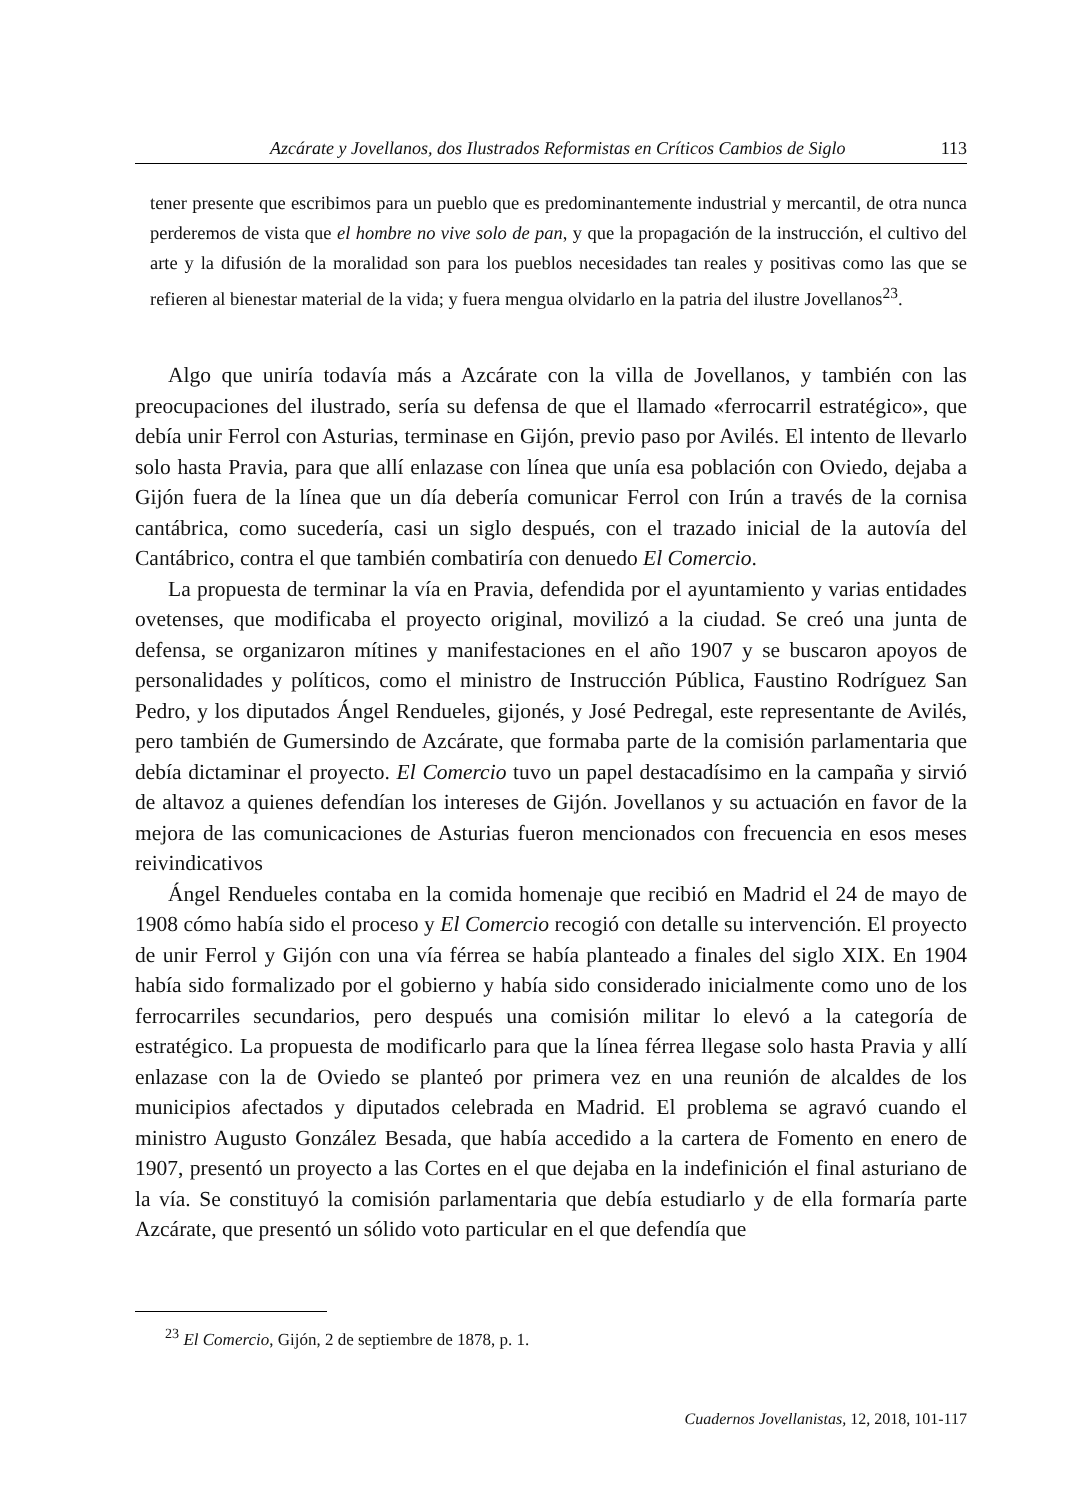Azcárate y Jovellanos, dos Ilustrados Reformistas en Críticos Cambios de Siglo 113
tener presente que escribimos para un pueblo que es predominantemente industrial y mercantil, de otra nunca perderemos de vista que el hombre no vive solo de pan, y que la propagación de la instrucción, el cultivo del arte y la difusión de la moralidad son para los pueblos necesidades tan reales y positivas como las que se refieren al bienestar material de la vida; y fuera mengua olvidarlo en la patria del ilustre Jovellanos<sup>23</sup>.
Algo que uniría todavía más a Azcárate con la villa de Jovellanos, y también con las preocupaciones del ilustrado, sería su defensa de que el llamado «ferrocarril estratégico», que debía unir Ferrol con Asturias, terminase en Gijón, previo paso por Avilés. El intento de llevarlo solo hasta Pravia, para que allí enlazase con línea que unía esa población con Oviedo, dejaba a Gijón fuera de la línea que un día debería comunicar Ferrol con Irún a través de la cornisa cantábrica, como sucedería, casi un siglo después, con el trazado inicial de la autovía del Cantábrico, contra el que también combatiría con denuedo El Comercio.
La propuesta de terminar la vía en Pravia, defendida por el ayuntamiento y varias entidades ovetenses, que modificaba el proyecto original, movilizó a la ciudad. Se creó una junta de defensa, se organizaron mítines y manifestaciones en el año 1907 y se buscaron apoyos de personalidades y políticos, como el ministro de Instrucción Pública, Faustino Rodríguez San Pedro, y los diputados Ángel Rendueles, gijonés, y José Pedregal, este representante de Avilés, pero también de Gumersindo de Azcárate, que formaba parte de la comisión parlamentaria que debía dictaminar el proyecto. El Comercio tuvo un papel destacadísimo en la campaña y sirvió de altavoz a quienes defendían los intereses de Gijón. Jovellanos y su actuación en favor de la mejora de las comunicaciones de Asturias fueron mencionados con frecuencia en esos meses reivindicativos
Ángel Rendueles contaba en la comida homenaje que recibió en Madrid el 24 de mayo de 1908 cómo había sido el proceso y El Comercio recogió con detalle su intervención. El proyecto de unir Ferrol y Gijón con una vía férrea se había planteado a finales del siglo XIX. En 1904 había sido formalizado por el gobierno y había sido considerado inicialmente como uno de los ferrocarriles secundarios, pero después una comisión militar lo elevó a la categoría de estratégico. La propuesta de modificarlo para que la línea férrea llegase solo hasta Pravia y allí enlazase con la de Oviedo se planteó por primera vez en una reunión de alcaldes de los municipios afectados y diputados celebrada en Madrid. El problema se agravó cuando el ministro Augusto González Besada, que había accedido a la cartera de Fomento en enero de 1907, presentó un proyecto a las Cortes en el que dejaba en la indefinición el final asturiano de la vía. Se constituyó la comisión parlamentaria que debía estudiarlo y de ella formaría parte Azcárate, que presentó un sólido voto particular en el que defendía que
<sup>23</sup> El Comercio, Gijón, 2 de septiembre de 1878, p. 1.
Cuadernos Jovellanistas, 12, 2018, 101-117